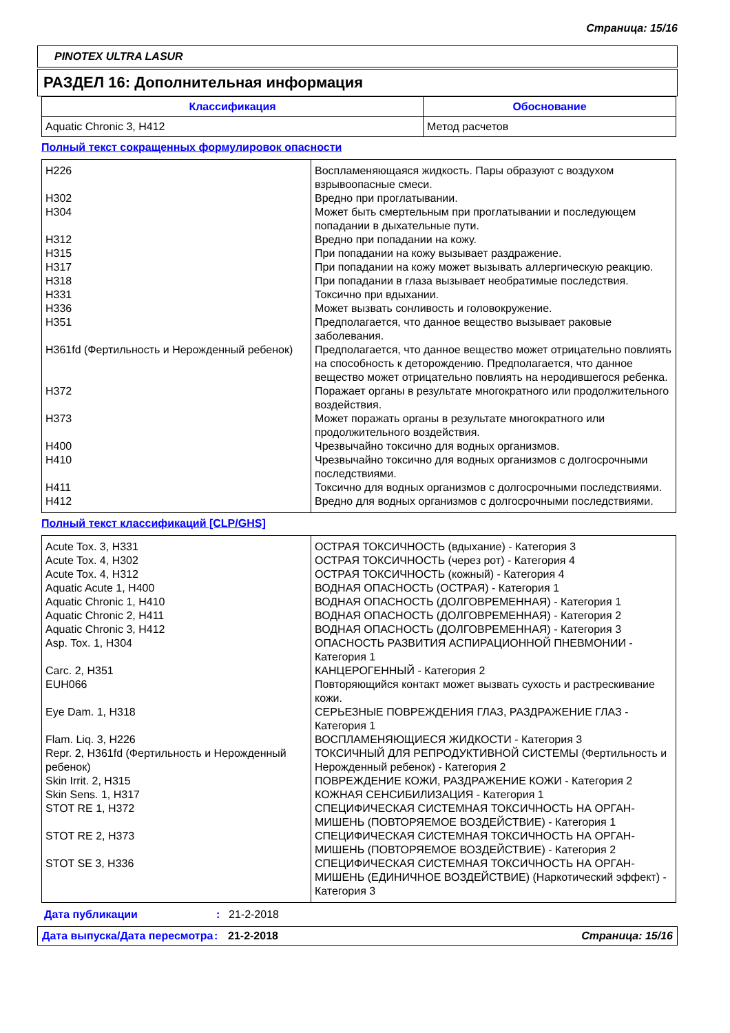Страница: 15/16
PINOTEX ULTRA LASUR
РАЗДЕЛ 16: Дополнительная информация
| Классификация | Обоснование |
| --- | --- |
| Aquatic Chronic 3, H412 | Метод расчетов |
Полный текст сокращенных формулировок опасности
| H226 | Воспламеняющаяся жидкость. Пары образуют с воздухом взрывоопасные смеси. |
| H302 | Вредно при проглатывании. |
| H304 | Может быть смертельным при проглатывании и последующем попадании в дыхательные пути. |
| H312 | Вредно при попадании на кожу. |
| H315 | При попадании на кожу вызывает раздражение. |
| H317 | При попадании на кожу может вызывать аллергическую реакцию. |
| H318 | При попадании в глаза вызывает необратимые последствия. |
| H331 | Токсично при вдыхании. |
| H336 | Может вызвать сонливость и головокружение. |
| H351 | Предполагается, что данное вещество вызывает раковые заболевания. |
| H361fd (Фертильность и Нерожденный ребенок) | Предполагается, что данное вещество может отрицательно повлиять на способность к деторождению. Предполагается, что данное вещество может отрицательно повлиять на неродившегося ребенка. |
| H372 | Поражает органы в результате многократного или продолжительного воздействия. |
| H373 | Может поражать органы в результате многократного или продолжительного воздействия. |
| H400 | Чрезвычайно токсично для водных организмов. |
| H410 | Чрезвычайно токсично для водных организмов с долгосрочными последствиями. |
| H411 | Токсично для водных организмов с долгосрочными последствиями. |
| H412 | Вредно для водных организмов с долгосрочными последствиями. |
Полный текст классификаций [CLP/GHS]
| Acute Tox. 3, H331 | ОСТРАЯ ТОКСИЧНОСТЬ (вдыхание) - Категория 3 |
| Acute Tox. 4, H302 | ОСТРАЯ ТОКСИЧНОСТЬ (через рот) - Категория 4 |
| Acute Tox. 4, H312 | ОСТРАЯ ТОКСИЧНОСТЬ (кожный) - Категория 4 |
| Aquatic Acute 1, H400 | ВОДНАЯ ОПАСНОСТЬ (ОСТРАЯ) - Категория 1 |
| Aquatic Chronic 1, H410 | ВОДНАЯ ОПАСНОСТЬ (ДОЛГОВРЕМЕННАЯ) - Категория 1 |
| Aquatic Chronic 2, H411 | ВОДНАЯ ОПАСНОСТЬ (ДОЛГОВРЕМЕННАЯ) - Категория 2 |
| Aquatic Chronic 3, H412 | ВОДНАЯ ОПАСНОСТЬ (ДОЛГОВРЕМЕННАЯ) - Категория 3 |
| Asp. Tox. 1, H304 | ОПАСНОСТЬ РАЗВИТИЯ АСПИРАЦИОННОЙ ПНЕВМОНИИ - Категория 1 |
| Carc. 2, H351 | КАНЦЕРОГЕННЫЙ - Категория 2 |
| EUH066 | Повторяющийся контакт может вызвать сухость и растрескивание кожи. |
| Eye Dam. 1, H318 | СЕРЬЕЗНЫЕ ПОВРЕЖДЕНИЯ ГЛАЗ, РАЗДРАЖЕНИЕ ГЛАЗ - Категория 1 |
| Flam. Liq. 3, H226 | ВОСПЛАМЕНЯЮЩИЕСЯ ЖИДКОСТИ - Категория 3 |
| Repr. 2, H361fd (Фертильность и Нерожденный ребенок) | ТОКСИЧНЫЙ ДЛЯ РЕПРОДУКТИВНОЙ СИСТЕМЫ (Фертильность и Нерожденный ребенок) - Категория 2 |
| Skin Irrit. 2, H315 | ПОВРЕЖДЕНИЕ КОЖИ, РАЗДРАЖЕНИЕ КОЖИ - Категория 2 |
| Skin Sens. 1, H317 | КОЖНАЯ СЕНСИБИЛИЗАЦИЯ - Категория 1 |
| STOT RE 1, H372 | СПЕЦИФИЧЕСКАЯ СИСТЕМНАЯ ТОКСИЧНОСТЬ НА ОРГАН-МИШЕНЬ (ПОВТОРЯЕМОЕ ВОЗДЕЙСТВИЕ) - Категория 1 |
| STOT RE 2, H373 | СПЕЦИФИЧЕСКАЯ СИСТЕМНАЯ ТОКСИЧНОСТЬ НА ОРГАН-МИШЕНЬ (ПОВТОРЯЕМОЕ ВОЗДЕЙСТВИЕ) - Категория 2 |
| STOT SE 3, H336 | СПЕЦИФИЧЕСКАЯ СИСТЕМНАЯ ТОКСИЧНОСТЬ НА ОРГАН-МИШЕНЬ (ЕДИНИЧНОЕ ВОЗДЕЙСТВИЕ) (Наркотический эффект) - Категория 3 |
Дата публикации: 21-2-2018
Дата выпуска/Дата пересмотра: 21-2-2018 Страница: 15/16